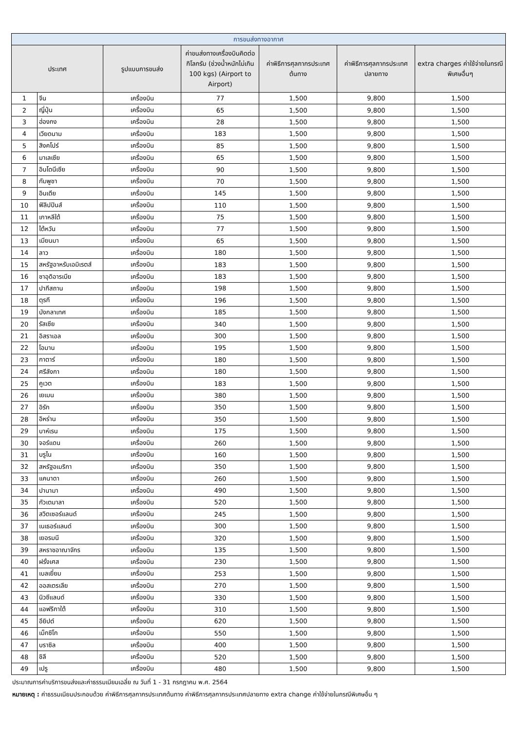| การขนส่งทางอากาศ | | | | | | |
| --- | --- | --- | --- | --- | --- | --- |
| ประเทศ | | รูปแบบการขนส่ง | ค่าขนส่งทางเครื่องบินคิดต่อกิโลกรัม (ช่วงน้ำหนักไม่เกิน 100 kgs) (Airport to Airport) | ค่าพิธีการศุลกากรประเทศต้นทาง | ค่าพิธีการศุลกากรประเทศปลายทาง | extra charges ค่าใช้จ่ายในกรณีพิเศษอื่นๆ |
| 1 | จีน | เครื่องบิน | 77 | 1,500 | 9,800 | 1,500 |
| 2 | ญี่ปุ่น | เครื่องบิน | 65 | 1,500 | 9,800 | 1,500 |
| 3 | ฮ่องกง | เครื่องบิน | 28 | 1,500 | 9,800 | 1,500 |
| 4 | เวียดนาม | เครื่องบิน | 183 | 1,500 | 9,800 | 1,500 |
| 5 | สิงคโปร์ | เครื่องบิน | 85 | 1,500 | 9,800 | 1,500 |
| 6 | มาเลเซีย | เครื่องบิน | 65 | 1,500 | 9,800 | 1,500 |
| 7 | อินโดนีเซีย | เครื่องบิน | 90 | 1,500 | 9,800 | 1,500 |
| 8 | กัมพูชา | เครื่องบิน | 70 | 1,500 | 9,800 | 1,500 |
| 9 | อินเดีย | เครื่องบิน | 145 | 1,500 | 9,800 | 1,500 |
| 10 | ฟิลิปปินส์ | เครื่องบิน | 110 | 1,500 | 9,800 | 1,500 |
| 11 | เกาหลีใต้ | เครื่องบิน | 75 | 1,500 | 9,800 | 1,500 |
| 12 | ไต้หวัน | เครื่องบิน | 77 | 1,500 | 9,800 | 1,500 |
| 13 | เมียนมา | เครื่องบิน | 65 | 1,500 | 9,800 | 1,500 |
| 14 | ลาว | เครื่องบิน | 180 | 1,500 | 9,800 | 1,500 |
| 15 | สหรัฐอาหรับเอมิเรตส์ | เครื่องบิน | 183 | 1,500 | 9,800 | 1,500 |
| 16 | ซาอุดิอารเบีย | เครื่องบิน | 183 | 1,500 | 9,800 | 1,500 |
| 17 | ปากีสถาน | เครื่องบิน | 198 | 1,500 | 9,800 | 1,500 |
| 18 | ตุรกี | เครื่องบิน | 196 | 1,500 | 9,800 | 1,500 |
| 19 | บังกลาเทศ | เครื่องบิน | 185 | 1,500 | 9,800 | 1,500 |
| 20 | รัสเซีย | เครื่องบิน | 340 | 1,500 | 9,800 | 1,500 |
| 21 | อิสราเอล | เครื่องบิน | 300 | 1,500 | 9,800 | 1,500 |
| 22 | โอมาน | เครื่องบิน | 195 | 1,500 | 9,800 | 1,500 |
| 23 | กาตาร์ | เครื่องบิน | 180 | 1,500 | 9,800 | 1,500 |
| 24 | ศรีลังกา | เครื่องบิน | 180 | 1,500 | 9,800 | 1,500 |
| 25 | คูเวต | เครื่องบิน | 183 | 1,500 | 9,800 | 1,500 |
| 26 | เยเมน | เครื่องบิน | 380 | 1,500 | 9,800 | 1,500 |
| 27 | อิรัก | เครื่องบิน | 350 | 1,500 | 9,800 | 1,500 |
| 28 | อิหร่าน | เครื่องบิน | 350 | 1,500 | 9,800 | 1,500 |
| 29 | บาห์เรน | เครื่องบิน | 175 | 1,500 | 9,800 | 1,500 |
| 30 | จอร์แดน | เครื่องบิน | 260 | 1,500 | 9,800 | 1,500 |
| 31 | บรูไน | เครื่องบิน | 160 | 1,500 | 9,800 | 1,500 |
| 32 | สหรัฐอเมริกา | เครื่องบิน | 350 | 1,500 | 9,800 | 1,500 |
| 33 | แคนาดา | เครื่องบิน | 260 | 1,500 | 9,800 | 1,500 |
| 34 | ปานามา | เครื่องบิน | 490 | 1,500 | 9,800 | 1,500 |
| 35 | กัวเตมาลา | เครื่องบิน | 520 | 1,500 | 9,800 | 1,500 |
| 36 | สวิตเซอร์แลนด์ | เครื่องบิน | 245 | 1,500 | 9,800 | 1,500 |
| 37 | เนเธอร์แลนด์ | เครื่องบิน | 300 | 1,500 | 9,800 | 1,500 |
| 38 | เยอรมนี | เครื่องบิน | 320 | 1,500 | 9,800 | 1,500 |
| 39 | สหราชอาณาจักร | เครื่องบิน | 135 | 1,500 | 9,800 | 1,500 |
| 40 | ฝรั่งเศส | เครื่องบิน | 230 | 1,500 | 9,800 | 1,500 |
| 41 | เบลเยี่ยม | เครื่องบิน | 253 | 1,500 | 9,800 | 1,500 |
| 42 | ออสเตรเลีย | เครื่องบิน | 270 | 1,500 | 9,800 | 1,500 |
| 43 | นิวซีแลนด์ | เครื่องบิน | 330 | 1,500 | 9,800 | 1,500 |
| 44 | แอฟริกาใต้ | เครื่องบิน | 310 | 1,500 | 9,800 | 1,500 |
| 45 | อียิปต์ | เครื่องบิน | 620 | 1,500 | 9,800 | 1,500 |
| 46 | เม็กซิโก | เครื่องบิน | 550 | 1,500 | 9,800 | 1,500 |
| 47 | บราซิล | เครื่องบิน | 400 | 1,500 | 9,800 | 1,500 |
| 48 | ชิลี | เครื่องบิน | 520 | 1,500 | 9,800 | 1,500 |
| 49 | เปรู | เครื่องบิน | 480 | 1,500 | 9,800 | 1,500 |
ประมาณการค่าบริการขนส่งและค่าธรรมเนียมเฉลี่ย ณ วันที่ 1 - 31 กรกฎาคม พ.ศ. 2564
หมายเหตุ : ค่าธรรมเนียมประกอบด้วย ค่าพิธีการศุลกากรประเทศต้นทาง ค่าพิธีการศุลกากรประเทศปลายทาง extra change ค่าใช้จ่ายในกรณีพิเศษอื่น ๆ